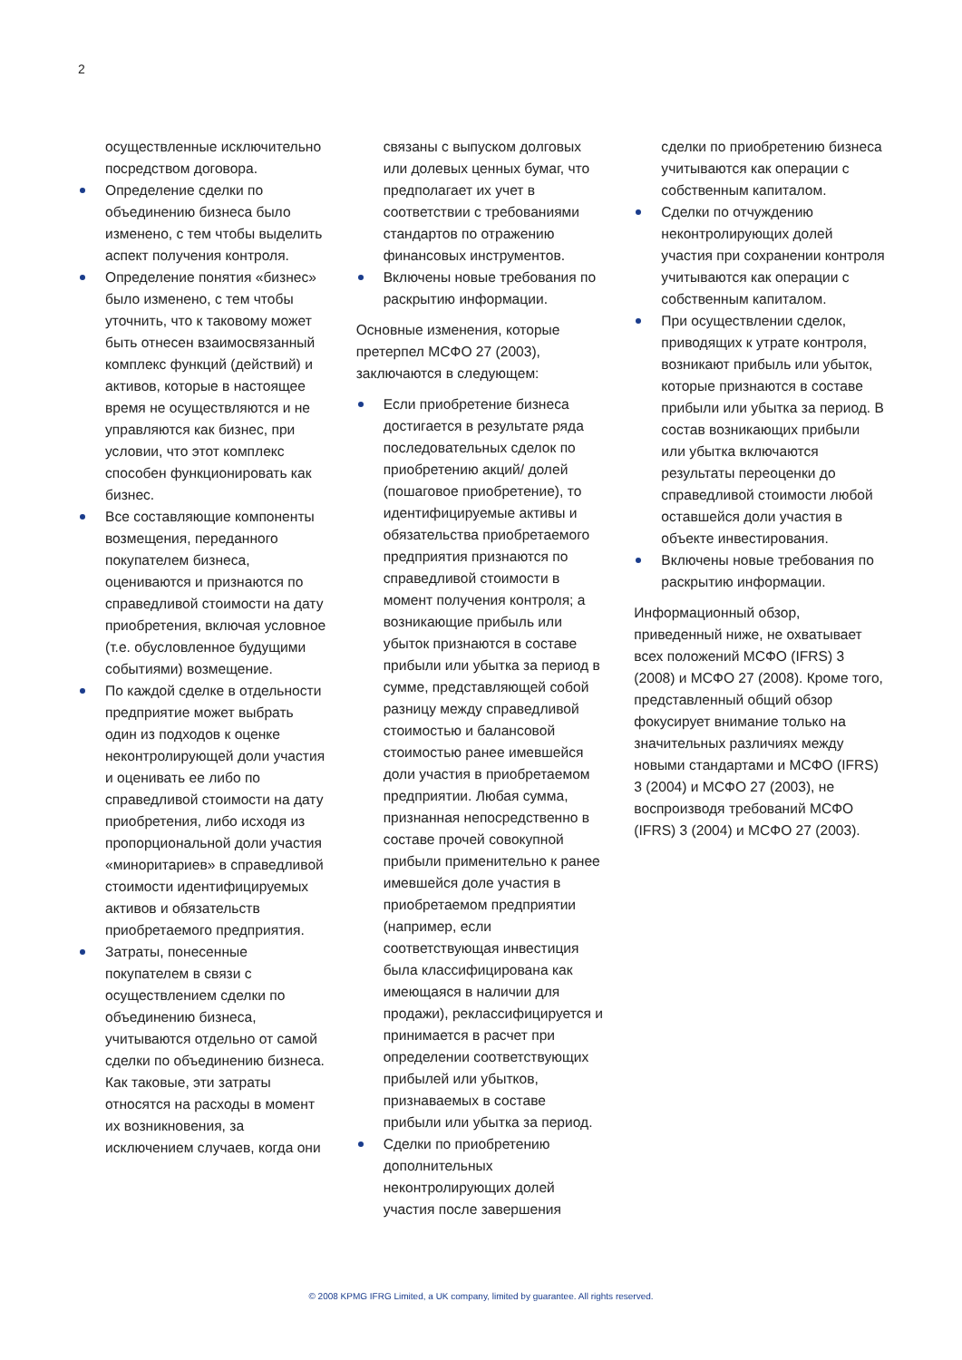2
осуществленные исключительно посредством договора.
Определение сделки по объединению бизнеса было изменено, с тем чтобы выделить аспект получения контроля.
Определение понятия «бизнес» было изменено, с тем чтобы уточнить, что к таковому может быть отнесен взаимосвязанный комплекс функций (действий) и активов, которые в настоящее время не осуществляются и не управляются как бизнес, при условии, что этот комплекс способен функционировать как бизнес.
Все составляющие компоненты возмещения, переданного покупателем бизнеса, оцениваются и признаются по справедливой стоимости на дату приобретения, включая условное (т.е. обусловленное будущими событиями) возмещение.
По каждой сделке в отдельности предприятие может выбрать один из подходов к оценке неконтролирующей доли участия и оценивать ее либо по справедливой стоимости на дату приобретения, либо исходя из пропорциональной доли участия «миноритариев» в справедливой стоимости идентифицируемых активов и обязательств приобретаемого предприятия.
Затраты, понесенные покупателем в связи с осуществлением сделки по объединению бизнеса, учитываются отдельно от самой сделки по объединению бизнеса. Как таковые, эти затраты относятся на расходы в момент их возникновения, за исключением случаев, когда они
связаны с выпуском долговых или долевых ценных бумаг, что предполагает их учет в соответствии с требованиями стандартов по отражению финансовых инструментов.
Включены новые требования по раскрытию информации.
Основные изменения, которые претерпел МСФО 27 (2003), заключаются в следующем:
Если приобретение бизнеса достигается в результате ряда последовательных сделок по приобретению акций/ долей (пошаговое приобретение), то идентифицируемые активы и обязательства приобретаемого предприятия признаются по справедливой стоимости в момент получения контроля; а возникающие прибыль или убыток признаются в составе прибыли или убытка за период в сумме, представляющей собой разницу между справедливой стоимостью и балансовой стоимостью ранее имевшейся доли участия в приобретаемом предприятии. Любая сумма, признанная непосредственно в составе прочей совокупной прибыли применительно к ранее имевшейся доле участия в приобретаемом предприятии (например, если соответствующая инвестиция была классифицирована как имеющаяся в наличии для продажи), реклассифицируется и принимается в расчет при определении соответствующих прибылей или убытков, признаваемых в составе прибыли или убытка за период.
Сделки по приобретению дополнительных неконтролирующих долей участия после завершения
сделки по приобретению бизнеса учитываются как операции с собственным капиталом.
Сделки по отчуждению неконтролирующих долей участия при сохранении контроля учитываются как операции с собственным капиталом.
При осуществлении сделок, приводящих к утрате контроля, возникают прибыль или убыток, которые признаются в составе прибыли или убытка за период. В состав возникающих прибыли или убытка включаются результаты переоценки до справедливой стоимости любой оставшейся доли участия в объекте инвестирования.
Включены новые требования по раскрытию информации.
Информационный обзор, приведенный ниже, не охватывает всех положений МСФО (IFRS) 3 (2008) и МСФО 27 (2008). Кроме того, представленный общий обзор фокусирует внимание только на значительных различиях между новыми стандартами и МСФО (IFRS) 3 (2004) и МСФО 27 (2003), не воспроизводя требований МСФО (IFRS) 3 (2004) и МСФО 27 (2003).
© 2008 KPMG IFRG Limited, a UK company, limited by guarantee. All rights reserved.